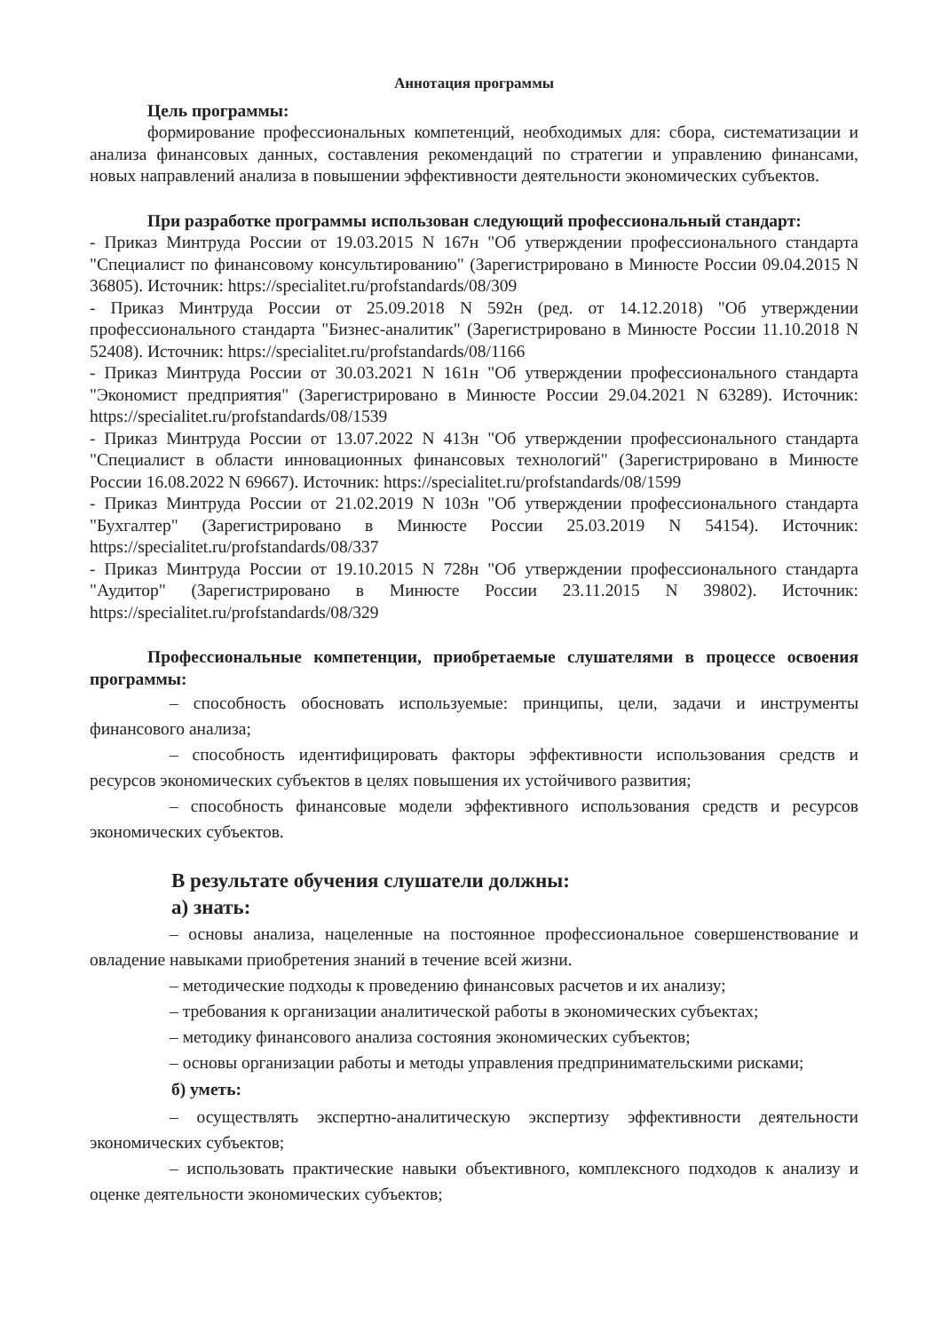Аннотация программы
Цель программы:
формирование профессиональных компетенций, необходимых для: сбора, систематизации и анализа финансовых данных, составления рекомендаций по стратегии и управлению финансами, новых направлений анализа в повышении эффективности деятельности экономических субъектов.
При разработке программы использован следующий профессиональный стандарт:
- Приказ Минтруда России от 19.03.2015 N 167н "Об утверждении профессионального стандарта "Специалист по финансовому консультированию" (Зарегистрировано в Минюсте России 09.04.2015 N 36805). Источник: https://specialitet.ru/profstandards/08/309
- Приказ Минтруда России от 25.09.2018 N 592н (ред. от 14.12.2018) "Об утверждении профессионального стандарта "Бизнес-аналитик" (Зарегистрировано в Минюсте России 11.10.2018 N 52408). Источник: https://specialitet.ru/profstandards/08/1166
- Приказ Минтруда России от 30.03.2021 N 161н "Об утверждении профессионального стандарта "Экономист предприятия" (Зарегистрировано в Минюсте России 29.04.2021 N 63289). Источник: https://specialitet.ru/profstandards/08/1539
- Приказ Минтруда России от 13.07.2022 N 413н "Об утверждении профессионального стандарта "Специалист в области инновационных финансовых технологий" (Зарегистрировано в Минюсте России 16.08.2022 N 69667). Источник: https://specialitet.ru/profstandards/08/1599
- Приказ Минтруда России от 21.02.2019 N 103н "Об утверждении профессионального стандарта "Бухгалтер" (Зарегистрировано в Минюсте России 25.03.2019 N 54154). Источник: https://specialitet.ru/profstandards/08/337
- Приказ Минтруда России от 19.10.2015 N 728н "Об утверждении профессионального стандарта "Аудитор" (Зарегистрировано в Минюсте России 23.11.2015 N 39802). Источник: https://specialitet.ru/profstandards/08/329
Профессиональные компетенции, приобретаемые слушателями в процессе освоения программы:
– способность обосновать используемые: принципы, цели, задачи и инструменты финансового анализа;
– способность идентифицировать факторы эффективности использования средств и ресурсов экономических субъектов в целях повышения их устойчивого развития;
– способность финансовые модели эффективного использования средств и ресурсов экономических субъектов.
В результате обучения слушатели должны:
а) знать:
– основы анализа, нацеленные на постоянное профессиональное совершенствование и овладение навыками приобретения знаний в течение всей жизни.
– методические подходы к проведению финансовых расчетов и их анализу;
– требования к организации аналитической работы в экономических субъектах;
– методику финансового анализа состояния экономических субъектов;
– основы организации работы и методы управления предпринимательскими рисками;
б) уметь:
– осуществлять экспертно-аналитическую экспертизу эффективности деятельности экономических субъектов;
– использовать практические навыки объективного, комплексного подходов к анализу и оценке деятельности экономических субъектов;